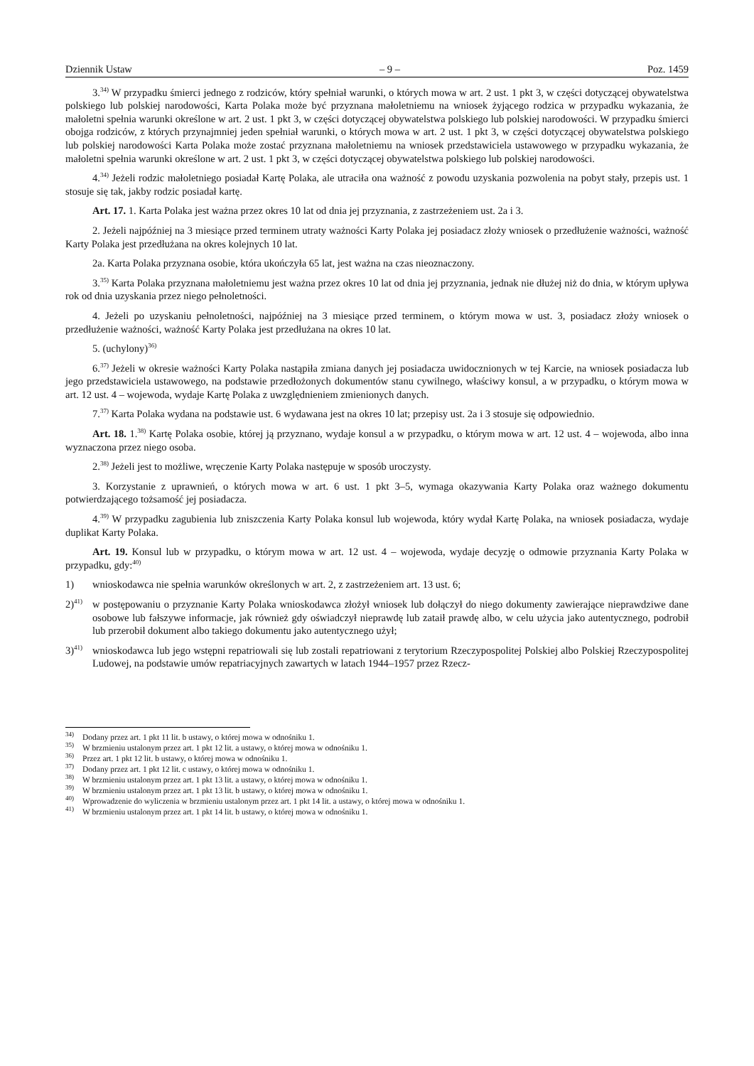Dziennik Ustaw – 9 – Poz. 1459
3.<sup>34)</sup> W przypadku śmierci jednego z rodziców, który spełniał warunki, o których mowa w art. 2 ust. 1 pkt 3, w części dotyczącej obywatelstwa polskiego lub polskiej narodowości, Karta Polaka może być przyznana małoletniemu na wniosek żyjącego rodzica w przypadku wykazania, że małoletni spełnia warunki określone w art. 2 ust. 1 pkt 3, w części dotyczącej obywatelstwa polskiego lub polskiej narodowości. W przypadku śmierci obojga rodziców, z których przynajmniej jeden spełniał warunki, o których mowa w art. 2 ust. 1 pkt 3, w części dotyczącej obywatelstwa polskiego lub polskiej narodowości Karta Polaka może zostać przyznana małoletniemu na wniosek przedstawiciela ustawowego w przypadku wykazania, że małoletni spełnia warunki określone w art. 2 ust. 1 pkt 3, w części dotyczącej obywatelstwa polskiego lub polskiej narodowości.
4.<sup>34)</sup> Jeżeli rodzic małoletniego posiadał Kartę Polaka, ale utraciła ona ważność z powodu uzyskania pozwolenia na pobyt stały, przepis ust. 1 stosuje się tak, jakby rodzic posiadał kartę.
Art. 17. 1. Karta Polaka jest ważna przez okres 10 lat od dnia jej przyznania, z zastrzeżeniem ust. 2a i 3.
2. Jeżeli najpóźniej na 3 miesiące przed terminem utraty ważności Karty Polaka jej posiadacz złoży wniosek o przedłużenie ważności, ważność Karty Polaka jest przedłużana na okres kolejnych 10 lat.
2a. Karta Polaka przyznana osobie, która ukończyła 65 lat, jest ważna na czas nieoznaczony.
3.<sup>35)</sup> Karta Polaka przyznana małoletniemu jest ważna przez okres 10 lat od dnia jej przyznania, jednak nie dłużej niż do dnia, w którym upływa rok od dnia uzyskania przez niego pełnoletności.
4. Jeżeli po uzyskaniu pełnoletności, najpóźniej na 3 miesiące przed terminem, o którym mowa w ust. 3, posiadacz złoży wniosek o przedłużenie ważności, ważność Karty Polaka jest przedłużana na okres 10 lat.
5. (uchylony)<sup>36)</sup>
6.<sup>37)</sup> Jeżeli w okresie ważności Karty Polaka nastąpiła zmiana danych jej posiadacza uwidocznionych w tej Karcie, na wniosek posiadacza lub jego przedstawiciela ustawowego, na podstawie przedłożonych dokumentów stanu cywilnego, właściwy konsul, a w przypadku, o którym mowa w art. 12 ust. 4 – wojewoda, wydaje Kartę Polaka z uwzględnieniem zmienionych danych.
7.<sup>37)</sup> Karta Polaka wydana na podstawie ust. 6 wydawana jest na okres 10 lat; przepisy ust. 2a i 3 stosuje się odpowiednio.
Art. 18. 1.<sup>38)</sup> Kartę Polaka osobie, której ją przyznano, wydaje konsul a w przypadku, o którym mowa w art. 12 ust. 4 – wojewoda, albo inna wyznaczona przez niego osoba.
2.<sup>38)</sup> Jeżeli jest to możliwe, wręczenie Karty Polaka następuje w sposób uroczysty.
3. Korzystanie z uprawnień, o których mowa w art. 6 ust. 1 pkt 3–5, wymaga okazywania Karty Polaka oraz ważnego dokumentu potwierdzającego tożsamość jej posiadacza.
4.<sup>39)</sup> W przypadku zagubienia lub zniszczenia Karty Polaka konsul lub wojewoda, który wydał Kartę Polaka, na wniosek posiadacza, wydaje duplikat Karty Polaka.
Art. 19. Konsul lub w przypadku, o którym mowa w art. 12 ust. 4 – wojewoda, wydaje decyzję o odmowie przyznania Karty Polaka w przypadku, gdy:<sup>40)</sup>
1) wnioskodawca nie spełnia warunków określonych w art. 2, z zastrzeżeniem art. 13 ust. 6;
2)<sup>41)</sup> w postępowaniu o przyznanie Karty Polaka wnioskodawca złożył wniosek lub dołączył do niego dokumenty zawierające nieprawdziwe dane osobowe lub fałszywe informacje, jak również gdy oświadczył nieprawdę lub zataił prawdę albo, w celu użycia jako autentycznego, podrobił lub przerobił dokument albo takiego dokumentu jako autentycznego użył;
3)<sup>41)</sup> wnioskodawca lub jego wstępni repatriowali się lub zostali repatriowani z terytorium Rzeczypospolitej Polskiej albo Polskiej Rzeczypospolitej Ludowej, na podstawie umów repatriacyjnych zawartych w latach 1944–1957 przez Rzecz-
<sup>34)</sup> Dodany przez art. 1 pkt 11 lit. b ustawy, o której mowa w odnośniku 1.
<sup>35)</sup> W brzmieniu ustalonym przez art. 1 pkt 12 lit. a ustawy, o której mowa w odnośniku 1.
<sup>36)</sup> Przez art. 1 pkt 12 lit. b ustawy, o której mowa w odnośniku 1.
<sup>37)</sup> Dodany przez art. 1 pkt 12 lit. c ustawy, o której mowa w odnośniku 1.
<sup>38)</sup> W brzmieniu ustalonym przez art. 1 pkt 13 lit. a ustawy, o której mowa w odnośniku 1.
<sup>39)</sup> W brzmieniu ustalonym przez art. 1 pkt 13 lit. b ustawy, o której mowa w odnośniku 1.
<sup>40)</sup> Wprowadzenie do wyliczenia w brzmieniu ustalonym przez art. 1 pkt 14 lit. a ustawy, o której mowa w odnośniku 1.
<sup>41)</sup> W brzmieniu ustalonym przez art. 1 pkt 14 lit. b ustawy, o której mowa w odnośniku 1.